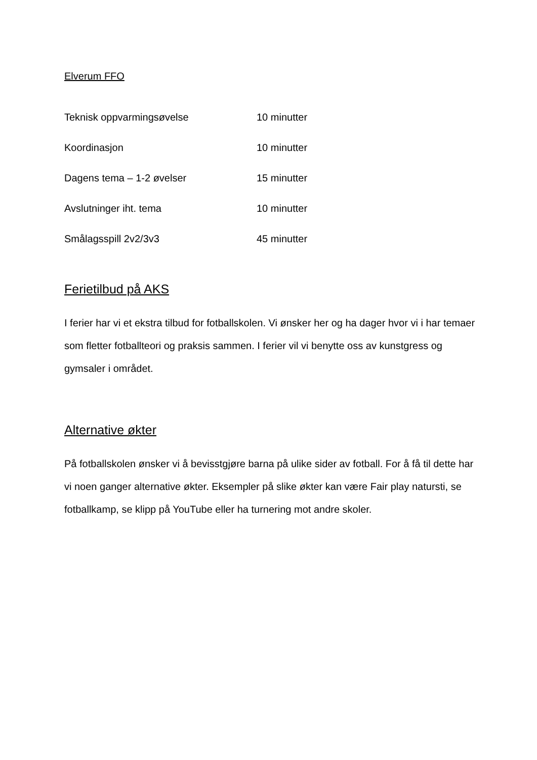Elverum FFO
Teknisk oppvarmingsøvelse 10 minutter
Koordinasjon 10 minutter
Dagens tema – 1-2 øvelser 15 minutter
Avslutninger iht. tema 10 minutter
Smålagsspill 2v2/3v3 45 minutter
Ferietilbud på AKS
I ferier har vi et ekstra tilbud for fotballskolen. Vi ønsker her og ha dager hvor vi i har temaer som fletter fotballteori og praksis sammen. I ferier vil vi benytte oss av kunstgress og gymsaler i området.
Alternative økter
På fotballskolen ønsker vi å bevisstgjøre barna på ulike sider av fotball. For å få til dette har vi noen ganger alternative økter. Eksempler på slike økter kan være Fair play natursti, se fotballkamp, se klipp på YouTube eller ha turnering mot andre skoler.